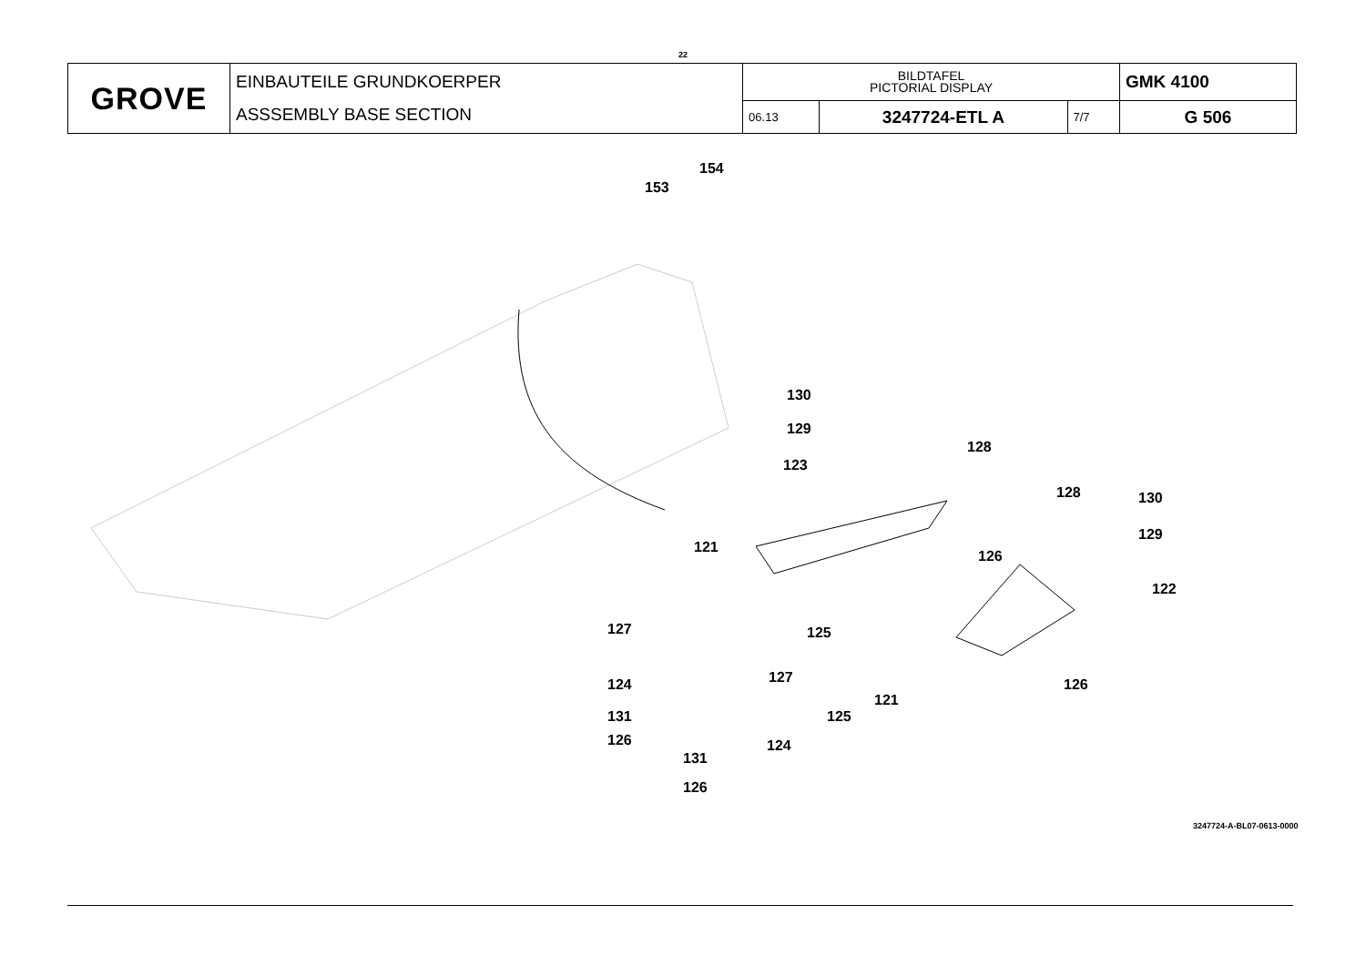22
| GROVE | EINBAUTEILE GRUNDKOERPER ASSSEMBLY BASE SECTION | BILDTAFEL PICTORIAL DISPLAY | | | GMK 4100 |
| | | 06.13 | 3247724-ETL A | 7/7 | G 506 |
154
153
130
129
128
123
128 130
129
121
126
122
127 125
127 124 126
121
125 131
126 124
131
126
3247724-A-BL07-0613-0000